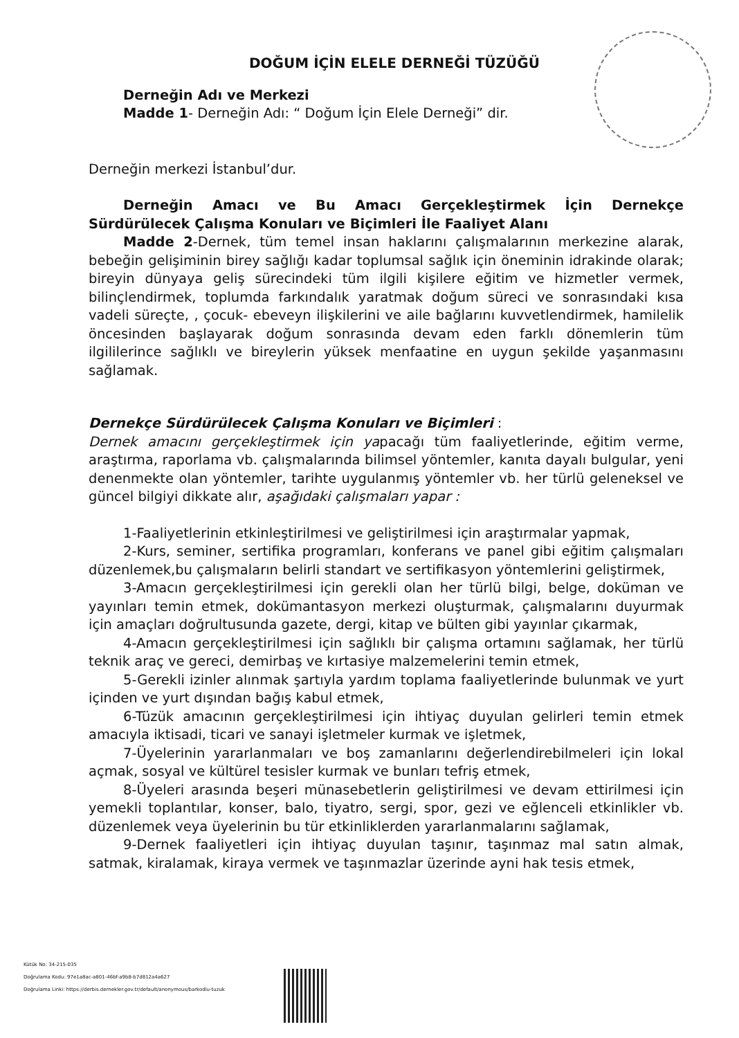DOĞUM İÇİN ELELE DERNEĞİ TÜZÜĞÜ
Derneğin Adı ve Merkezi
Madde 1- Derneğin Adı: “ Doğum İçin Elele Derneği” dir.
Derneğin merkezi İstanbul’dur.
Derneğin Amacı ve Bu Amacı Gerçekleştirmek İçin Dernekçe Sürdürülecek Çalışma Konuları ve Biçimleri İle Faaliyet Alanı
Madde 2-Dernek, tüm temel insan haklarını çalışmalarının merkezine alarak, bebeğin gelişiminin birey sağlığı kadar toplumsal sağlık için öneminin idrakinde olarak; bireyin dünyaya geliş sürecindeki tüm ilgili kişilere eğitim ve hizmetler vermek, bilinçlendirmek, toplumda farkındalık yaratmak doğum süreci ve sonrasındaki kısa vadeli süreçte, , çocuk- ebeveyn ilişkilerini ve aile bağlarını kuvvetlendirmek, hamilelik öncesinden başlayarak doğum sonrasında devam eden farklı dönemlerin tüm ilgililerince sağlıklı ve bireylerin yüksek menfaatine en uygun şekilde yaşanmasını sağlamak.
Dernekçe Sürdürülecek Çalışma Konuları ve Biçimleri :
Dernek amacını gerçekleştirmek için yapacağı tüm faaliyetlerinde, eğitim verme, araştırma, raporlama vb. çalışmalarında bilimsel yöntemler, kanıta dayalı bulgular, yeni denenmekte olan yöntemler, tarihte uygulanmış yöntemler vb. her türlü geleneksel ve güncel bilgiyi dikkate alır, aşağıdaki çalışmaları yapar :
1-Faaliyetlerinin etkinleştirilmesi ve geliştirilmesi için araştırmalar yapmak,
2-Kurs, seminer, sertifika programları, konferans ve panel gibi eğitim çalışmaları düzenlemek,bu çalışmaların belirli standart ve sertifikasyon yöntemlerini geliştirmek,
3-Amacın gerçekleştirilmesi için gerekli olan her türlü bilgi, belge, doküman ve yayınları temin etmek, dokümantasyon merkezi oluşturmak, çalışmalarını duyurmak için amaçları doğrultusunda gazete, dergi, kitap ve bülten gibi yayınlar çıkarmak,
4-Amacın gerçekleştirilmesi için sağlıklı bir çalışma ortamını sağlamak, her türlü teknik araç ve gereci, demirbaş ve kırtasiye malzemelerini temin etmek,
5-Gerekli izinler alınmak şartıyla yardım toplama faaliyetlerinde bulunmak ve yurt içinden ve yurt dışından bağış kabul etmek,
6-Tüzük amacının gerçekleştirilmesi için ihtiyaç duyulan gelirleri temin etmek amacıyla iktisadi, ticari ve sanayi işletmeler kurmak ve işletmek,
7-Üyelerinin yararlanmaları ve boş zamanlarını değerlendirebilmeleri için lokal açmak, sosyal ve kültürel tesisler kurmak ve bunları tefriş etmek,
8-Üyeleri arasında beşeri münasebetlerin geliştirilmesi ve devam ettirilmesi için yemekli toplantılar, konser, balo, tiyatro, sergi, spor, gezi ve eğlenceli etkinlikler vb. düzenlemek veya üyelerinin bu tür etkinliklerden yararlanmalarını sağlamak,
9-Dernek faaliyetleri için ihtiyaç duyulan taşınır, taşınmaz mal satın almak, satmak, kiralamak, kiraya vermek ve taşınmazlar üzerinde ayni hak tesis etmek,
Kütük No: 34-215-035
Doğrulama Kodu: 97e1a8ac-a801-46bf-a9b8-b7d812a4a627
Doğrulama Linki: https://derbis.dernekler.gov.tr/default/anonymous/barkodlu-tuzuk